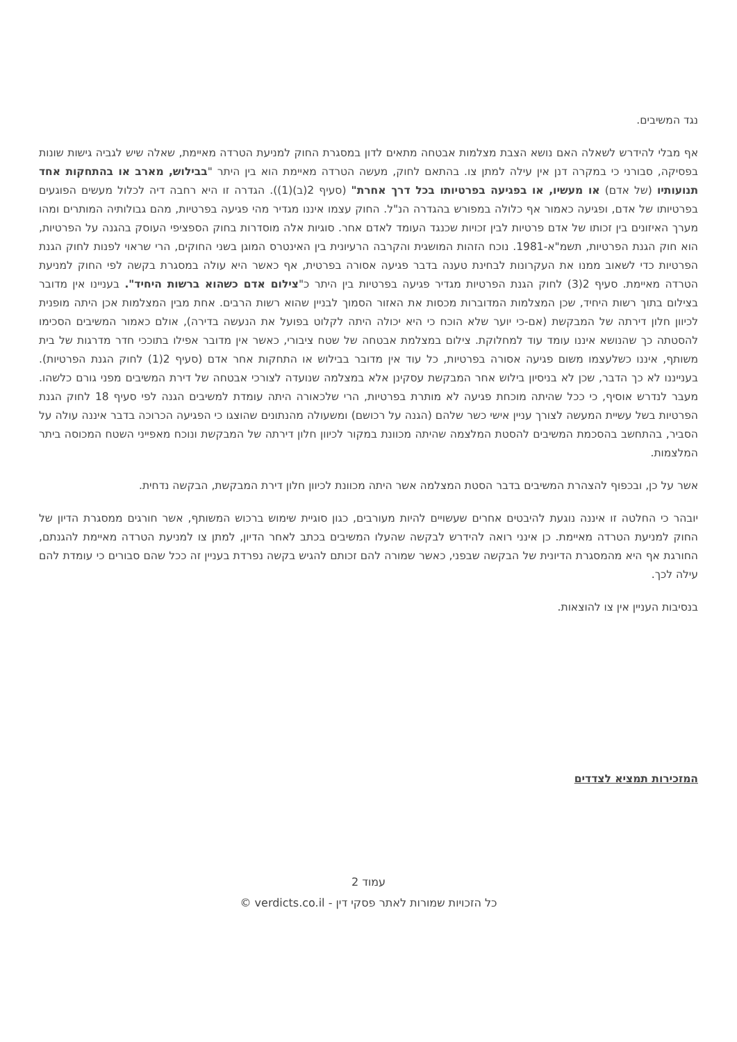נגד המשיבים.
אף מבלי להידרש לשאלה האם נושא הצבת מצלמות אבטחה מתאים לדון במסגרת החוק למניעת הטרדה מאיימת, שאלה שיש לגביה גישות שונות בפסיקה, סבורני כי במקרה דנן אין עילה למתן צו. בהתאם לחוק, מעשה הטרדה מאיימת הוא בין היתר "בבילוש, מארב או בהתחקות אחד תנועותיו (של אדם) או מעשיו, או בפגיעה בפרטיותו בכל דרך אחרת" (סעיף 2(ב)(1)). הגדרה זו היא רחבה דיה לכלול מעשים הפוגעים בפרטיותו של אדם, ופגיעה כאמור אף כלולה במפורש בהגדרה הנ"ל. החוק עצמו איננו מגדיר מהי פגיעה בפרטיות, מהם גבולותיה המותרים ומהו מערך האיזונים בין זכותו של אדם פרטיות לבין זכויות שכנגד העומד לאדם אחר. סוגיות אלה מוסדרות בחוק הספציפי העוסק בהגנה על הפרטיות, הוא חוק הגנת הפרטיות, תשמ"א-1981. נוכח הזהות המושגית והקרבה הרעיונית בין האינטרס המוגן בשני החוקים, הרי שראוי לפנות לחוק הגנת הפרטיות כדי לשאוב ממנו את העקרונות לבחינת טענה בדבר פגיעה אסורה בפרטית, אף כאשר היא עולה במסגרת בקשה לפי החוק למניעת הטרדה מאיימת. סעיף 2(3) לחוק הגנת הפרטיות מגדיר פגיעה בפרטיות בין היתר כ"צילום אדם כשהוא ברשות היחיד". בעניינו אין מדובר בצילום בתוך רשות היחיד, שכן המצלמות המדוברות מכסות את האזור הסמוך לבניין שהוא רשות הרבים. אחת מבין המצלמות אכן היתה מופנית לכיוון חלון דירתה של המבקשת (אם-כי יוער שלא הוכח כי היא יכולה היתה לקלוט בפועל את הנעשה בדירה), אולם כאמור המשיבים הסכימו להסטתה כך שהנושא איננו עומד עוד למחלוקת. צילום במצלמת אבטחה של שטח ציבורי, כאשר אין מדובר אפילו בתוככי חדר מדרגות של בית משותף, איננו כשלעצמו משום פגיעה אסורה בפרטיות, כל עוד אין מדובר בבילוש או התחקות אחר אדם (סעיף 2(1) לחוק הגנת הפרטיות). בענייננו לא כך הדבר, שכן לא בניסיון בילוש אחר המבקשת עסקינן אלא במצלמה שנועדה לצורכי אבטחה של דירת המשיבים מפני גורם כלשהו. מעבר לנדרש אוסיף, כי ככל שהיתה מוכחת פגיעה לא מותרת בפרטיות, הרי שלכאורה היתה עומדת למשיבים הגנה לפי סעיף 18 לחוק הגנת הפרטיות בשל עשיית המעשה לצורך עניין אישי כשר שלהם (הגנה על רכושם) ומשעולה מהנתונים שהוצגו כי הפגיעה הכרוכה בדבר איננה עולה על הסביר, בהתחשב בהסכמת המשיבים להסטת המלצמה שהיתה מכוונת במקור לכיוון חלון דירתה של המבקשת ונוכח מאפייני השטח המכוסה ביתר המלצמות.
אשר על כן, ובכפוף להצהרת המשיבים בדבר הסטת המצלמה אשר היתה מכוונת לכיוון חלון דירת המבקשת, הבקשה נדחית.
יובהר כי החלטה זו איננה נוגעת להיבטים אחרים שעשויים להיות מעורבים, כגון סוגיית שימוש ברכוש המשותף, אשר חורגים ממסגרת הדיון של החוק למניעת הטרדה מאיימת. כן אינני רואה להידרש לבקשה שהעלו המשיבים בכתב לאחר הדיון, למתן צו למניעת הטרדה מאיימת להגנתם, החורגת אף היא מהמסגרת הדיונית של הבקשה שבפני, כאשר שמורה להם זכותם להגיש בקשה נפרדת בעניין זה ככל שהם סבורים כי עומדת להם עילה לכך.
בנסיבות העניין אין צו להוצאות.
המזכירות תמציא לצדדים
עמוד 2
כל הזכויות שמורות לאתר פסקי דין - verdicts.co.il ©